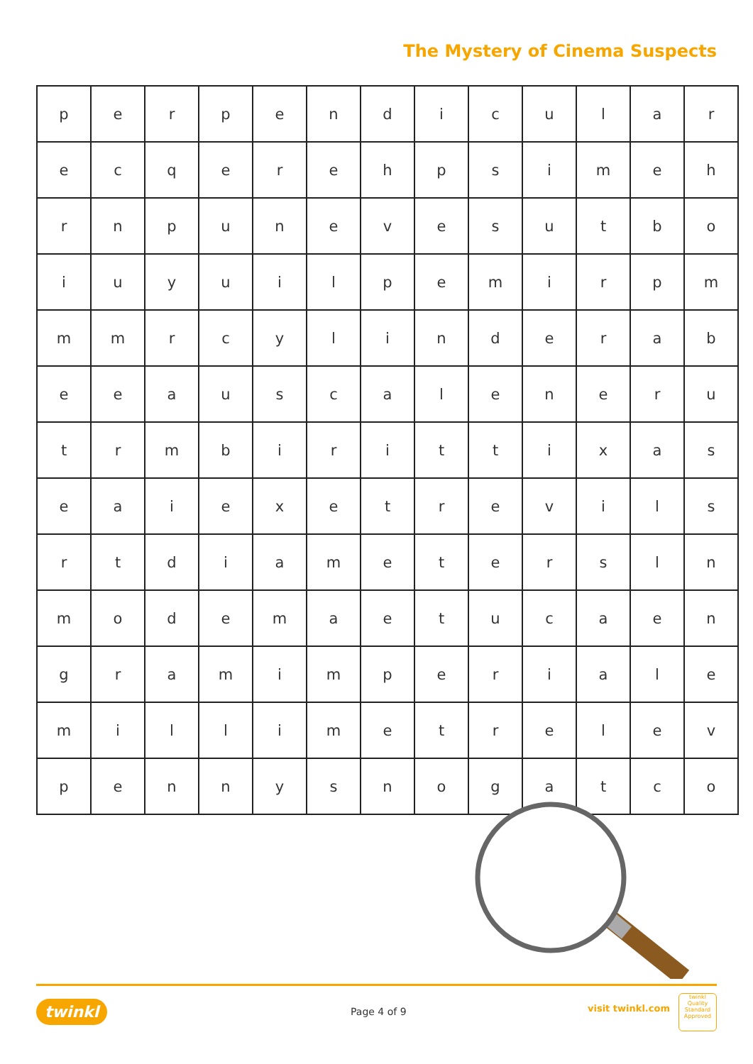The Mystery of Cinema Suspects
| p | e | r | p | e | n | d | i | c | u | l | a | r |
| e | c | q | e | r | e | h | p | s | i | m | e | h |
| r | n | p | u | n | e | v | e | s | u | t | b | o |
| i | u | y | u | i | l | p | e | m | i | r | p | m |
| m | m | r | c | y | l | i | n | d | e | r | a | b |
| e | e | a | u | s | c | a | l | e | n | e | r | u |
| t | r | m | b | i | r | i | t | t | i | x | a | s |
| e | a | i | e | x | e | t | r | e | v | i | l | s |
| r | t | d | i | a | m | e | t | e | r | s | l | n |
| m | o | d | e | m | a | e | t | u | c | a | e | n |
| g | r | a | m | i | m | p | e | r | i | a | l | e |
| m | i | l | l | i | m | e | t | r | e | l | e | v |
| p | e | n | n | y | s | n | o | g | a | t | c | o |
twinkl Page 4 of 9 visit twinkl.com
twinkl
Quality Standard Approved